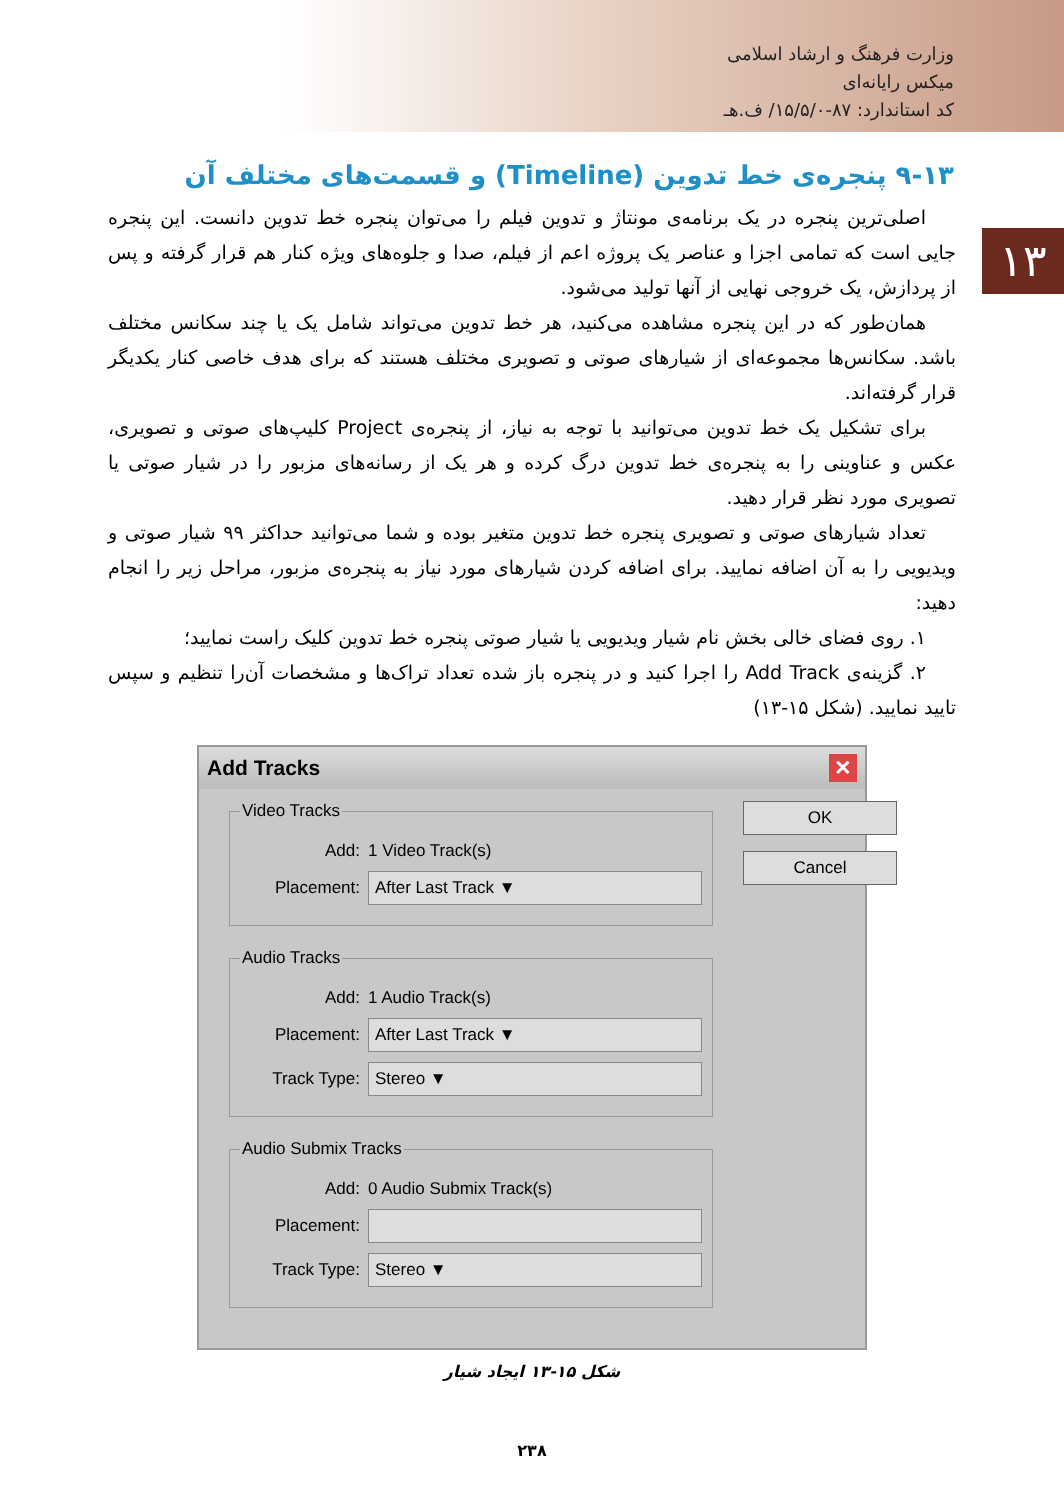وزارت فرهنگ و ارشاد اسلامی
میکس رایانه‌ای
کد استاندارد: ۸۷-۱۵/۵/۰/ ف.هـ
۱۳
۹-۱۳ پنجره‌ی خط تدوین (Timeline) و قسمت‌های مختلف آن
اصلی‌ترین پنجره در یک برنامه‌ی مونتاژ و تدوین فیلم را می‌توان پنجره خط تدوین دانست. این پنجره جایی است که تمامی اجزا و عناصر یک پروژه اعم از فیلم، صدا و جلوه‌های ویژه کنار هم قرار گرفته و پس از پردازش، یک خروجی نهایی از آنها تولید می‌شود.
همان‌طور که در این پنجره مشاهده می‌کنید، هر خط تدوین می‌تواند شامل یک یا چند سکانس مختلف باشد. سکانس‌ها مجموعه‌ای از شیارهای صوتی و تصویری مختلف هستند که برای هدف خاصی کنار یکدیگر قرار گرفته‌اند.
برای تشکیل یک خط تدوین می‌توانید با توجه به نیاز، از پنجره‌ی Project کلیپ‌های صوتی و تصویری، عکس و عناوینی را به پنجره‌ی خط تدوین درگ کرده و هر یک از رسانه‌های مزبور را در شیار صوتی یا تصویری مورد نظر قرار دهید.
تعداد شیارهای صوتی و تصویری پنجره خط تدوین متغیر بوده و شما می‌توانید حداکثر ۹۹ شیار صوتی و ویدیویی را به آن اضافه نمایید. برای اضافه کردن شیارهای مورد نیاز به پنجره‌ی مزبور، مراحل زیر را انجام دهید:
۱. روی فضای خالی بخش نام شیار ویدیویی یا شیار صوتی پنجره خط تدوین کلیک راست نمایید؛
۲. گزینه‌ی Add Track را اجرا کنید و در پنجره باز شده تعداد تراک‌ها و مشخصات آن‌را تنظیم و سپس تایید نمایید. (شکل ۱۵-۱۳)
Add Tracks ✕
Video Tracks
Add: 1 Video Track(s)
Placement: After Last Track ▼
Audio Tracks
Add: 1 Audio Track(s)
Placement: After Last Track ▼
Track Type: Stereo ▼
Audio Submix Tracks
Add: 0 Audio Submix Track(s)
Placement:
Track Type: Stereo ▼
OK
Cancel
شکل ۱۵-۱۳ ایجاد شیار
۲۳۸